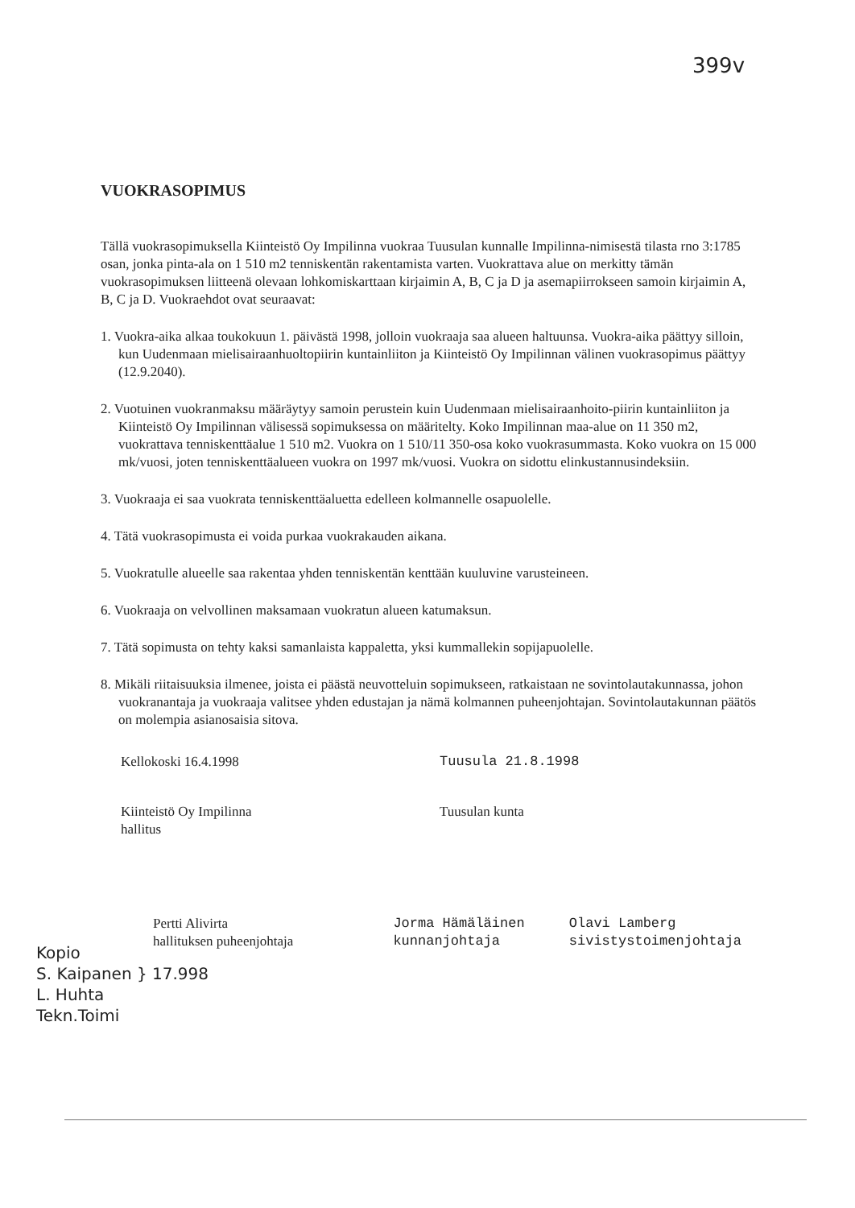399v
VUOKRASOPIMUS
Tällä vuokrasopimuksella Kiinteistö Oy Impilinna vuokraa Tuusulan kunnalle Impilinna-nimisestä tilasta rno 3:1785 osan, jonka pinta-ala on 1 510 m2 tenniskentän rakentamista varten. Vuokrattava alue on merkitty tämän vuokrasopimuksen liitteenä olevaan lohkomiskarttaan kirjaimin A, B, C ja D ja asemapiirrokseen samoin kirjaimin A, B, C ja D. Vuokraehdot ovat seuraavat:
1. Vuokra-aika alkaa toukokuun 1. päivästä 1998, jolloin vuokraaja saa alueen haltuunsa. Vuokra-aika päättyy silloin, kun Uudenmaan mielisairaanhuoltopiirin kuntainliiton ja Kiinteistö Oy Impilinnan välinen vuokrasopimus päättyy (12.9.2040).
2. Vuotuinen vuokranmaksu määräytyy samoin perustein kuin Uudenmaan mielisairaanhoito-piirin kuntainliiton ja Kiinteistö Oy Impilinnan välisessä sopimuksessa on määritelty. Koko Impilinnan maa-alue on 11 350 m2, vuokrattava tenniskenttäalue 1 510 m2. Vuokra on 1 510/11 350-osa koko vuokrasummasta. Koko vuokra on 15 000 mk/vuosi, joten tenniskenttäalueen vuokra on 1997 mk/vuosi. Vuokra on sidottu elinkustannusindeksiin.
3. Vuokraaja ei saa vuokrata tenniskenttäaluetta edelleen kolmannelle osapuolelle.
4. Tätä vuokrasopimusta ei voida purkaa vuokrakauden aikana.
5. Vuokratulle alueelle saa rakentaa yhden tenniskentän kenttään kuuluvine varusteineen.
6. Vuokraaja on velvollinen maksamaan vuokratun alueen katumaksun.
7. Tätä sopimusta on tehty kaksi samanlaista kappaletta, yksi kummallekin sopijapuolelle.
8. Mikäli riitaisuuksia ilmenee, joista ei päästä neuvotteluin sopimukseen, ratkaistaan ne sovintolautakunnassa, johon vuokranantaja ja vuokraaja valitsee yhden edustajan ja nämä kolmannen puheenjohtajan. Sovintolautakunnan päätös on molempia asianosaisia sitova.
Kellokoski 16.4.1998 Tuusula 21.8.1998
Kiinteistö Oy Impilinna
hallitus
Tuusulan kunta
Pertti Alivirta
hallituksen puheenjohtaja
Jorma Hämäläinen
kunnanjohtaja
Olavi Lamberg
sivistystoimenjohtaja
Kopio
S. Kaipanen } 17.998
L. Huhta
Tekn.Toimi